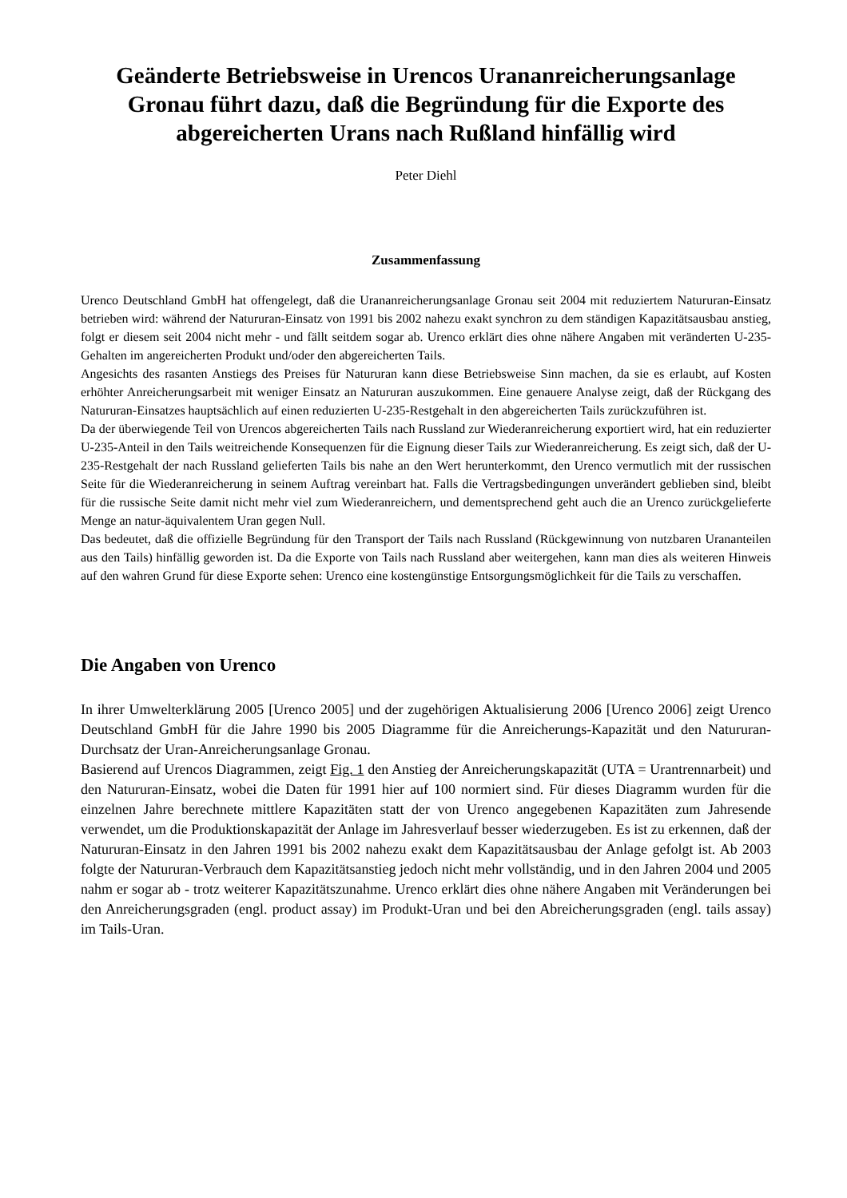Geänderte Betriebsweise in Urencos Urananreicherungsanlage Gronau führt dazu, daß die Begründung für die Exporte des abgereicherten Urans nach Rußland hinfällig wird
Peter Diehl
Zusammenfassung
Urenco Deutschland GmbH hat offengelegt, daß die Urananreicherungsanlage Gronau seit 2004 mit reduziertem Natururan-Einsatz betrieben wird: während der Natururan-Einsatz von 1991 bis 2002 nahezu exakt synchron zu dem ständigen Kapazitätsausbau anstieg, folgt er diesem seit 2004 nicht mehr - und fällt seitdem sogar ab. Urenco erklärt dies ohne nähere Angaben mit veränderten U-235-Gehalten im angereicherten Produkt und/oder den abgereicherten Tails.
Angesichts des rasanten Anstiegs des Preises für Natururan kann diese Betriebsweise Sinn machen, da sie es erlaubt, auf Kosten erhöhter Anreicherungsarbeit mit weniger Einsatz an Natururan auszukommen. Eine genauere Analyse zeigt, daß der Rückgang des Natururan-Einsatzes hauptsächlich auf einen reduzierten U-235-Restgehalt in den abgereicherten Tails zurückzuführen ist.
Da der überwiegende Teil von Urencos abgereicherten Tails nach Russland zur Wiederanreicherung exportiert wird, hat ein reduzierter U-235-Anteil in den Tails weitreichende Konsequenzen für die Eignung dieser Tails zur Wiederanreicherung. Es zeigt sich, daß der U-235-Restgehalt der nach Russland gelieferten Tails bis nahe an den Wert herunterkommt, den Urenco vermutlich mit der russischen Seite für die Wiederanreicherung in seinem Auftrag vereinbart hat. Falls die Vertragsbedingungen unverändert geblieben sind, bleibt für die russische Seite damit nicht mehr viel zum Wiederanreichern, und dementsprechend geht auch die an Urenco zurückgelieferte Menge an natur-äquivalentem Uran gegen Null.
Das bedeutet, daß die offizielle Begründung für den Transport der Tails nach Russland (Rückgewinnung von nutzbaren Urananteilen aus den Tails) hinfällig geworden ist. Da die Exporte von Tails nach Russland aber weitergehen, kann man dies als weiteren Hinweis auf den wahren Grund für diese Exporte sehen: Urenco eine kostengünstige Entsorgungsmöglichkeit für die Tails zu verschaffen.
Die Angaben von Urenco
In ihrer Umwelterklärung 2005 [Urenco 2005] und der zugehörigen Aktualisierung 2006 [Urenco 2006] zeigt Urenco Deutschland GmbH für die Jahre 1990 bis 2005 Diagramme für die Anreicherungs-Kapazität und den Natururan-Durchsatz der Uran-Anreicherungsanlage Gronau.
Basierend auf Urencos Diagrammen, zeigt Fig. 1 den Anstieg der Anreicherungskapazität (UTA = Urantrennarbeit) und den Natururan-Einsatz, wobei die Daten für 1991 hier auf 100 normiert sind. Für dieses Diagramm wurden für die einzelnen Jahre berechnete mittlere Kapazitäten statt der von Urenco angegebenen Kapazitäten zum Jahresende verwendet, um die Produktionskapazität der Anlage im Jahresverlauf besser wiederzugeben. Es ist zu erkennen, daß der Natururan-Einsatz in den Jahren 1991 bis 2002 nahezu exakt dem Kapazitätsausbau der Anlage gefolgt ist. Ab 2003 folgte der Natururan-Verbrauch dem Kapazitätsanstieg jedoch nicht mehr vollständig, und in den Jahren 2004 und 2005 nahm er sogar ab - trotz weiterer Kapazitätszunahme. Urenco erklärt dies ohne nähere Angaben mit Veränderungen bei den Anreicherungsgraden (engl. product assay) im Produkt-Uran und bei den Abreicherungsgraden (engl. tails assay) im Tails-Uran.